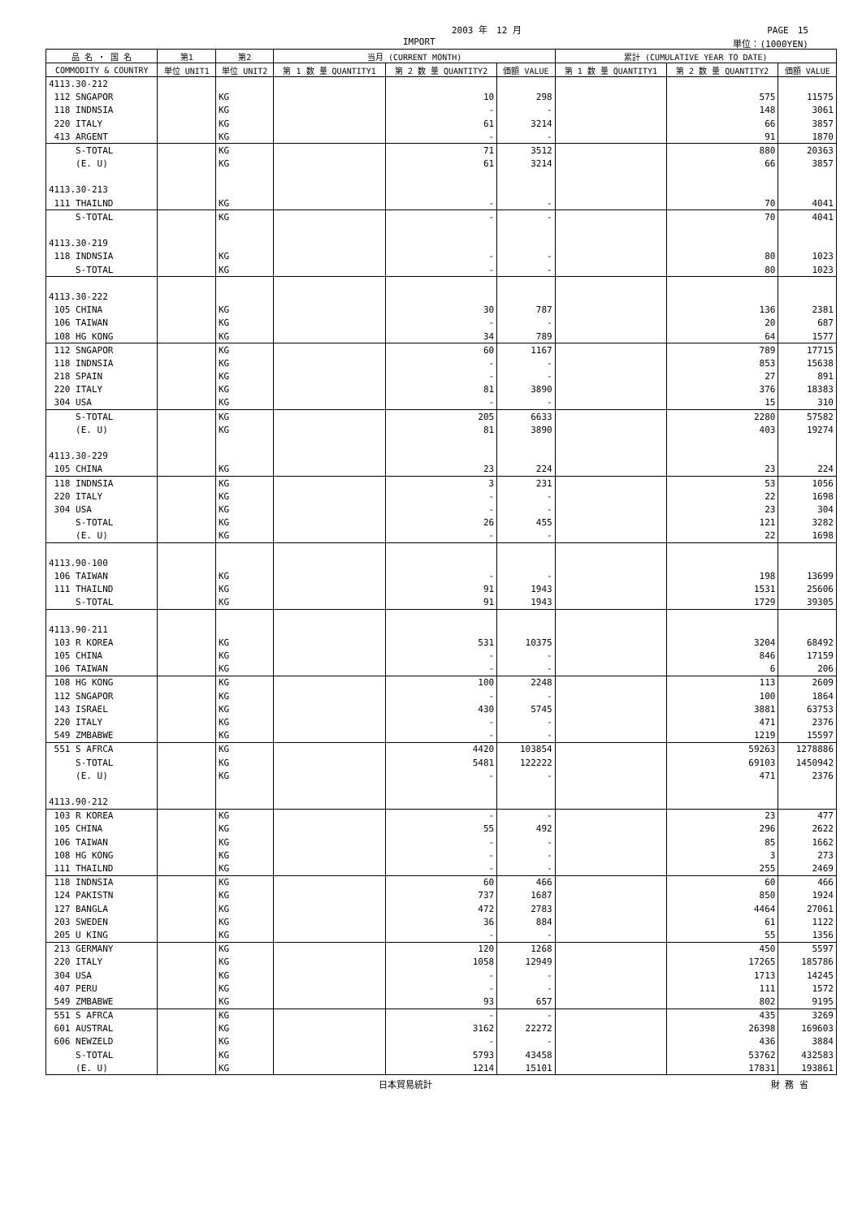2003 年　12 月 PAGE　15
IMPORT 単位：(1000YEN)
| 品 名 ・ 国 名 | 第1 | 第2 | 当月 (CURRENT MONTH) | | | 累計 (CUMULATIVE YEAR TO DATE) | | |
| --- | --- | --- | --- | --- | --- | --- | --- | --- |
| COMMODITY & COUNTRY | 単位 UNIT1 | 単位 UNIT2 | 第 1 数 量 QUANTITY1 | 第 2 数 量 QUANTITY2 | 価額 VALUE | 第 1 数 量 QUANTITY1 | 第 2 数 量 QUANTITY2 | 価額 VALUE |
| 4113.30-212 | | | | | | | | |
| 112 SNGAPOR | | KG | | 10 | 298 | | 575 | 11575 |
| 118 INDNSIA | | KG | | - | - | | 148 | 3061 |
| 220 ITALY | | KG | | 61 | 3214 | | 66 | 3857 |
| 413 ARGENT | | KG | | - | - | | 91 | 1870 |
| S-TOTAL | | KG | | 71 | 3512 | | 880 | 20363 |
| (E. U) | | KG | | 61 | 3214 | | 66 | 3857 |
| 4113.30-213 | | | | | | | | |
| 111 THAILND | | KG | | - | - | | 70 | 4041 |
| S-TOTAL | | KG | | - | - | | 70 | 4041 |
| 4113.30-219 | | | | | | | | |
| 118 INDNSIA | | KG | | - | - | | 80 | 1023 |
| S-TOTAL | | KG | | - | - | | 80 | 1023 |
| 4113.30-222 | | | | | | | | |
| 105 CHINA | | KG | | 30 | 787 | | 136 | 2381 |
| 106 TAIWAN | | KG | | - | - | | 20 | 687 |
| 108 HG KONG | | KG | | 34 | 789 | | 64 | 1577 |
| 112 SNGAPOR | | KG | | 60 | 1167 | | 789 | 17715 |
| 118 INDNSIA | | KG | | - | - | | 853 | 15638 |
| 218 SPAIN | | KG | | - | - | | 27 | 891 |
| 220 ITALY | | KG | | 81 | 3890 | | 376 | 18383 |
| 304 USA | | KG | | - | - | | 15 | 310 |
| S-TOTAL | | KG | | 205 | 6633 | | 2280 | 57582 |
| (E. U) | | KG | | 81 | 3890 | | 403 | 19274 |
| 4113.30-229 | | | | | | | | |
| 105 CHINA | | KG | | 23 | 224 | | 23 | 224 |
| 118 INDNSIA | | KG | | 3 | 231 | | 53 | 1056 |
| 220 ITALY | | KG | | - | - | | 22 | 1698 |
| 304 USA | | KG | | - | - | | 23 | 304 |
| S-TOTAL | | KG | | 26 | 455 | | 121 | 3282 |
| (E. U) | | KG | | - | - | | 22 | 1698 |
| 4113.90-100 | | | | | | | | |
| 106 TAIWAN | | KG | | - | - | | 198 | 13699 |
| 111 THAILND | | KG | | 91 | 1943 | | 1531 | 25606 |
| S-TOTAL | | KG | | 91 | 1943 | | 1729 | 39305 |
| 4113.90-211 | | | | | | | | |
| 103 R KOREA | | KG | | 531 | 10375 | | 3204 | 68492 |
| 105 CHINA | | KG | | - | - | | 846 | 17159 |
| 106 TAIWAN | | KG | | - | - | | 6 | 206 |
| 108 HG KONG | | KG | | 100 | 2248 | | 113 | 2609 |
| 112 SNGAPOR | | KG | | - | - | | 100 | 1864 |
| 143 ISRAEL | | KG | | 430 | 5745 | | 3881 | 63753 |
| 220 ITALY | | KG | | - | - | | 471 | 2376 |
| 549 ZMBABWE | | KG | | - | - | | 1219 | 15597 |
| 551 S AFRCA | | KG | | 4420 | 103854 | | 59263 | 1278886 |
| S-TOTAL | | KG | | 5481 | 122222 | | 69103 | 1450942 |
| (E. U) | | KG | | - | - | | 471 | 2376 |
| 4113.90-212 | | | | | | | | |
| 103 R KOREA | | KG | | - | - | | 23 | 477 |
| 105 CHINA | | KG | | 55 | 492 | | 296 | 2622 |
| 106 TAIWAN | | KG | | - | - | | 85 | 1662 |
| 108 HG KONG | | KG | | - | - | | 3 | 273 |
| 111 THAILND | | KG | | - | - | | 255 | 2469 |
| 118 INDNSIA | | KG | | 60 | 466 | | 60 | 466 |
| 124 PAKISTN | | KG | | 737 | 1687 | | 850 | 1924 |
| 127 BANGLA | | KG | | 472 | 2783 | | 4464 | 27061 |
| 203 SWEDEN | | KG | | 36 | 884 | | 61 | 1122 |
| 205 U KING | | KG | | - | - | | 55 | 1356 |
| 213 GERMANY | | KG | | 120 | 1268 | | 450 | 5597 |
| 220 ITALY | | KG | | 1058 | 12949 | | 17265 | 185786 |
| 304 USA | | KG | | - | - | | 1713 | 14245 |
| 407 PERU | | KG | | - | - | | 111 | 1572 |
| 549 ZMBABWE | | KG | | 93 | 657 | | 802 | 9195 |
| 551 S AFRCA | | KG | | - | - | | 435 | 3269 |
| 601 AUSTRAL | | KG | | 3162 | 22272 | | 26398 | 169603 |
| 606 NEWZELD | | KG | | - | - | | 436 | 3884 |
| S-TOTAL | | KG | | 5793 | 43458 | | 53762 | 432583 |
| (E. U) | | KG | | 1214 | 15101 | | 17831 | 193861 |
日本貿易統計 財 務 省